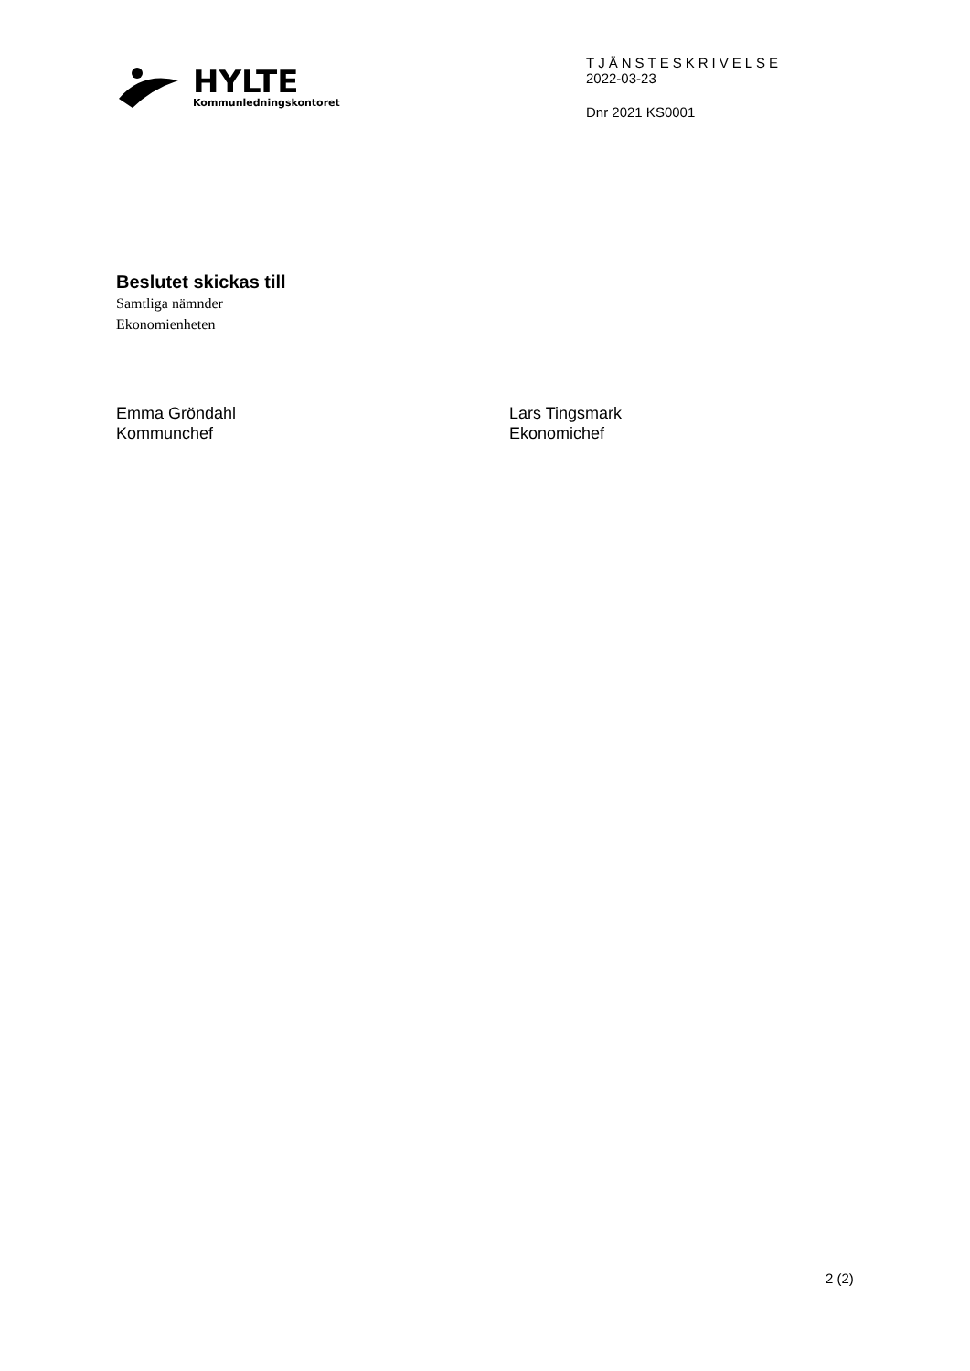HYLTE
Kommunledningskontoret
TJÄNSTESKRIVELSE
2022-03-23
Dnr 2021 KS0001
Beslutet skickas till
Samtliga nämnder
Ekonomienheten
Emma Gröndahl
Kommunchef
Lars Tingsmark
Ekonomichef
2 (2)